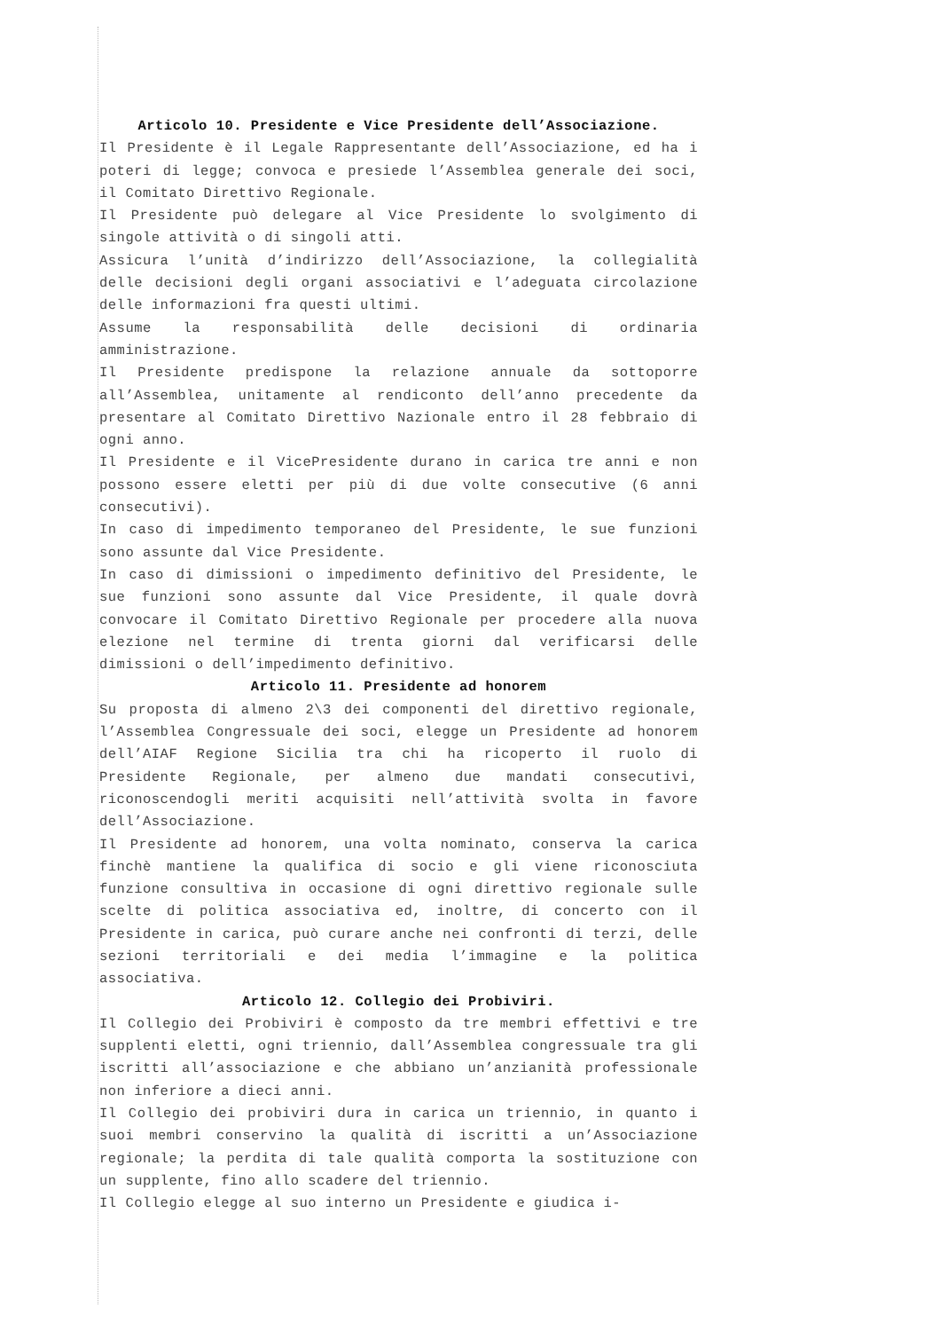Articolo 10. Presidente e Vice Presidente dell’Associazione.
Il Presidente è il Legale Rappresentante dell’Associazione, ed ha i poteri di legge; convoca e presiede l’Assemblea generale dei soci, il Comitato Direttivo Regionale.
Il Presidente può delegare al Vice Presidente lo svolgimento di singole attività o di singoli atti.
Assicura l’unità d’indirizzo dell’Associazione, la collegialità delle decisioni degli organi associativi e l’adeguata circolazione delle informazioni fra questi ultimi.
Assume la responsabilità delle decisioni di ordinaria amministrazione.
Il Presidente predispone la relazione annuale da sottoporre all’Assemblea, unitamente al rendiconto dell’anno precedente da presentare al Comitato Direttivo Nazionale entro il 28 febbraio di ogni anno.
Il Presidente e il VicePresidente durano in carica tre anni e non possono essere eletti per più di due volte consecutive (6 anni consecutivi).
In caso di impedimento temporaneo del Presidente, le sue funzioni sono assunte dal Vice Presidente.
In caso di dimissioni o impedimento definitivo del Presidente, le sue funzioni sono assunte dal Vice Presidente, il quale dovrà convocare il Comitato Direttivo Regionale per procedere alla nuova elezione nel termine di trenta giorni dal verificarsi delle dimissioni o dell’impedimento definitivo.
Articolo 11. Presidente ad honorem
Su proposta di almeno 2\3 dei componenti del direttivo regionale, l’Assemblea Congressuale dei soci, elegge un Presidente ad honorem dell’AIAF Regione Sicilia tra chi ha ricoperto il ruolo di Presidente Regionale, per almeno due mandati consecutivi, riconoscendogli meriti acquisiti nell’attività svolta in favore dell’Associazione.
Il Presidente ad honorem, una volta nominato, conserva la carica finchè mantiene la qualifica di socio e gli viene riconosciuta funzione consultiva in occasione di ogni direttivo regionale sulle scelte di politica associativa ed, inoltre, di concerto con il Presidente in carica, può curare anche nei confronti di terzi, delle sezioni territoriali e dei media l’immagine e la politica associativa.
Articolo 12. Collegio dei Probiviri.
Il Collegio dei Probiviri è composto da tre membri effettivi e tre supplenti eletti, ogni triennio, dall’Assemblea congressuale tra gli iscritti all’associazione e che abbiano un’anzianità professionale non inferiore a dieci anni.
Il Collegio dei probiviri dura in carica un triennio, in quanto i suoi membri conservino la qualità di iscritti a un’Associazione regionale; la perdita di tale qualità comporta la sostituzione con un supplente, fino allo scadere del triennio.
Il Collegio elegge al suo interno un Presidente e giudica i-